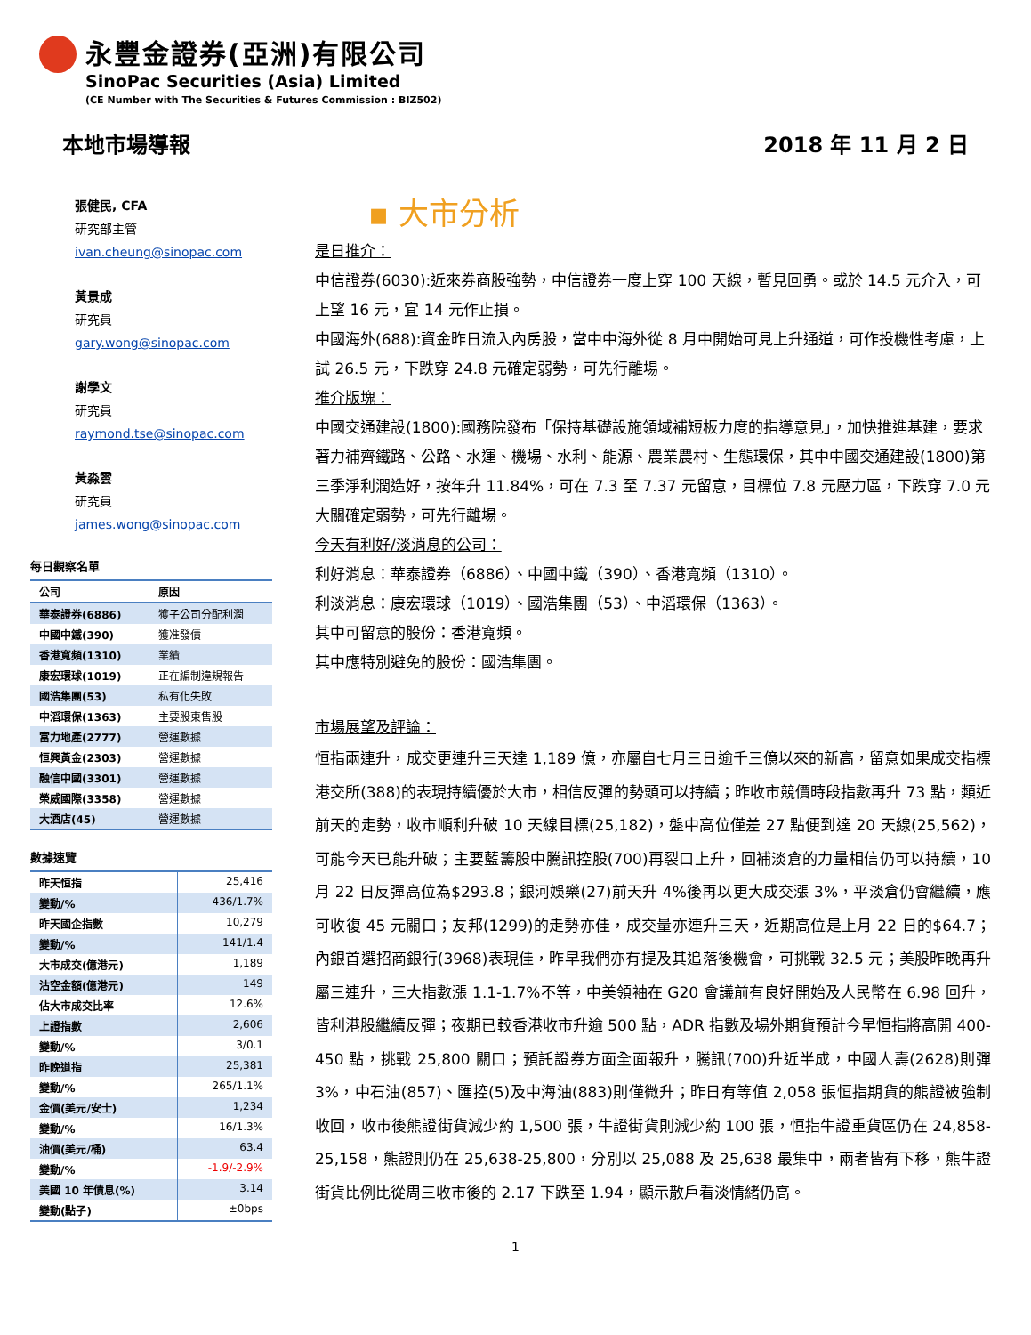永豐金證券(亞洲)有限公司
SinoPac Securities (Asia) Limited
(CE Number with The Securities & Futures Commission : BIZ502)
本地市場導報 2018 年 11 月 2 日
張健民, CFA
研究部主管
ivan.cheung@sinopac.com
黃景成
研究員
gary.wong@sinopac.com
謝學文
研究員
raymond.tse@sinopac.com
黃淼雲
研究員
james.wong@sinopac.com
每日觀察名單
| 公司 | 原因 |
| --- | --- |
| 華泰證券(6886) | 獲子公司分配利潤 |
| 中國中鐵(390) | 獲准發債 |
| 香港寬頻(1310) | 業績 |
| 康宏環球(1019) | 正在編制違規報告 |
| 國浩集團(53) | 私有化失敗 |
| 中滔環保(1363) | 主要股東售股 |
| 富力地產(2777) | 營運數據 |
| 恒興黃金(2303) | 營運數據 |
| 融信中國(3301) | 營運數據 |
| 榮威國際(3358) | 營運數據 |
| 大酒店(45) | 營運數據 |
數據速覽
| 昨天恒指 | 25,416 |
| 變動/% | 436/1.7% |
| 昨天國企指數 | 10,279 |
| 變動/% | 141/1.4 |
| 大市成交(億港元) | 1,189 |
| 沽空金額(億港元) | 149 |
| 佔大市成交比率 | 12.6% |
| 上證指數 | 2,606 |
| 變動/% | 3/0.1 |
| 昨晚道指 | 25,381 |
| 變動/% | 265/1.1% |
| 金價(美元/安士) | 1,234 |
| 變動/% | 16/1.3% |
| 油價(美元/桶) | 63.4 |
| 變動/% | -1.9/-2.9% |
| 美國 10 年債息(%) | 3.14 |
| 變動(點子) | ±0bps |
▪ 大市分析
是日推介：
中信證券(6030):近來券商股強勢，中信證券一度上穿 100 天線，暫見回勇。或於 14.5 元介入，可上望 16 元，宜 14 元作止損。
中國海外(688):資金昨日流入內房股，當中中海外從 8 月中開始可見上升通道，可作投機性考慮，上試 26.5 元，下跌穿 24.8 元確定弱勢，可先行離場。
推介版塊：
中國交通建設(1800):國務院發布「保持基礎設施領域補短板力度的指導意見」，加快推進基建，要求著力補齊鐵路、公路、水運、機場、水利、能源、農業農村、生態環保，其中中國交通建設(1800)第三季淨利潤造好，按年升 11.84%，可在 7.3 至 7.37 元留意，目標位 7.8 元壓力區，下跌穿 7.0 元大關確定弱勢，可先行離場。
今天有利好/淡消息的公司：
利好消息：華泰證券（6886）、中國中鐵（390）、香港寬頻（1310）。
利淡消息：康宏環球（1019）、國浩集團（53）、中滔環保（1363）。
其中可留意的股份：香港寬頻。
其中應特別避免的股份：國浩集團。
市場展望及評論：
恒指兩連升，成交更連升三天達 1,189 億，亦屬自七月三日逾千三億以來的新高，留意如果成交指標港交所(388)的表現持續優於大市，相信反彈的勢頭可以持續；昨收市競價時段指數再升 73 點，類近前天的走勢，收市順利升破 10 天線目標(25,182)，盤中高位僅差 27 點便到達 20 天線(25,562)，可能今天已能升破；主要藍籌股中騰訊控股(700)再裂口上升，回補淡倉的力量相信仍可以持續，10 月 22 日反彈高位為$293.8；銀河娛樂(27)前天升 4%後再以更大成交漲 3%，平淡倉仍會繼續，應可收復 45 元關口；友邦(1299)的走勢亦佳，成交量亦連升三天，近期高位是上月 22 日的$64.7；內銀首選招商銀行(3968)表現佳，昨早我們亦有提及其追落後機會，可挑戰 32.5 元；美股昨晚再升屬三連升，三大指數漲 1.1-1.7%不等，中美領袖在 G20 會議前有良好開始及人民幣在 6.98 回升，皆利港股繼續反彈；夜期已較香港收市升逾 500 點，ADR 指數及場外期貨預計今早恒指將高開 400-450 點，挑戰 25,800 關口；預託證券方面全面報升，騰訊(700)升近半成，中國人壽(2628)則彈 3%，中石油(857)、匯控(5)及中海油(883)則僅微升；昨日有等值 2,058 張恒指期貨的熊證被強制收回，收市後熊證街貨減少約 1,500 張，牛證街貨則減少約 100 張，恒指牛證重貨區仍在 24,858-25,158，熊證則仍在 25,638-25,800，分別以 25,088 及 25,638 最集中，兩者皆有下移，熊牛證街貨比例比從周三收市後的 2.17 下跌至 1.94，顯示散戶看淡情緒仍高。
1